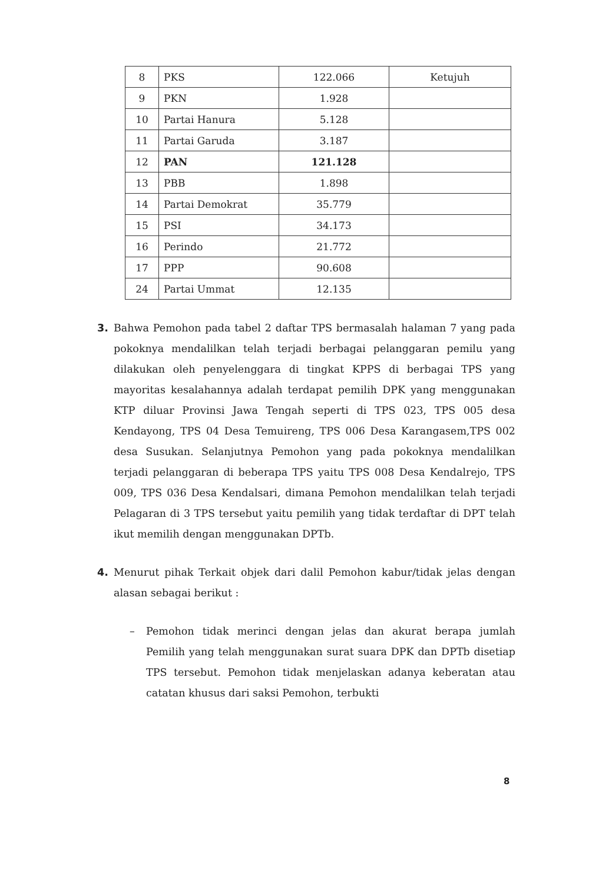| 8 | PKS | 122.066 | Ketujuh |
| 9 | PKN | 1.928 | |
| 10 | Partai Hanura | 5.128 | |
| 11 | Partai Garuda | 3.187 | |
| 12 | PAN | 121.128 | |
| 13 | PBB | 1.898 | |
| 14 | Partai Demokrat | 35.779 | |
| 15 | PSI | 34.173 | |
| 16 | Perindo | 21.772 | |
| 17 | PPP | 90.608 | |
| 24 | Partai Ummat | 12.135 | |
3. Bahwa Pemohon pada tabel 2 daftar TPS bermasalah halaman 7 yang pada pokoknya mendalilkan telah terjadi berbagai pelanggaran pemilu yang dilakukan oleh penyelenggara di tingkat KPPS di berbagai TPS yang mayoritas kesalahannya adalah terdapat pemilih DPK yang menggunakan KTP diluar Provinsi Jawa Tengah seperti di TPS 023, TPS 005 desa Kendayong, TPS 04 Desa Temuireng, TPS 006 Desa Karangasem,TPS 002 desa Susukan. Selanjutnya Pemohon yang pada pokoknya mendalilkan terjadi pelanggaran di beberapa TPS yaitu TPS 008 Desa Kendalrejo, TPS 009, TPS 036 Desa Kendalsari, dimana Pemohon mendalilkan telah terjadi Pelagaran di 3 TPS tersebut yaitu pemilih yang tidak terdaftar di DPT telah ikut memilih dengan menggunakan DPTb.
4. Menurut pihak Terkait objek dari dalil Pemohon kabur/tidak jelas dengan alasan sebagai berikut :
– Pemohon tidak merinci dengan jelas dan akurat berapa jumlah Pemilih yang telah menggunakan surat suara DPK dan DPTb disetiap TPS tersebut. Pemohon tidak menjelaskan adanya keberatan atau catatan khusus dari saksi Pemohon, terbukti
8